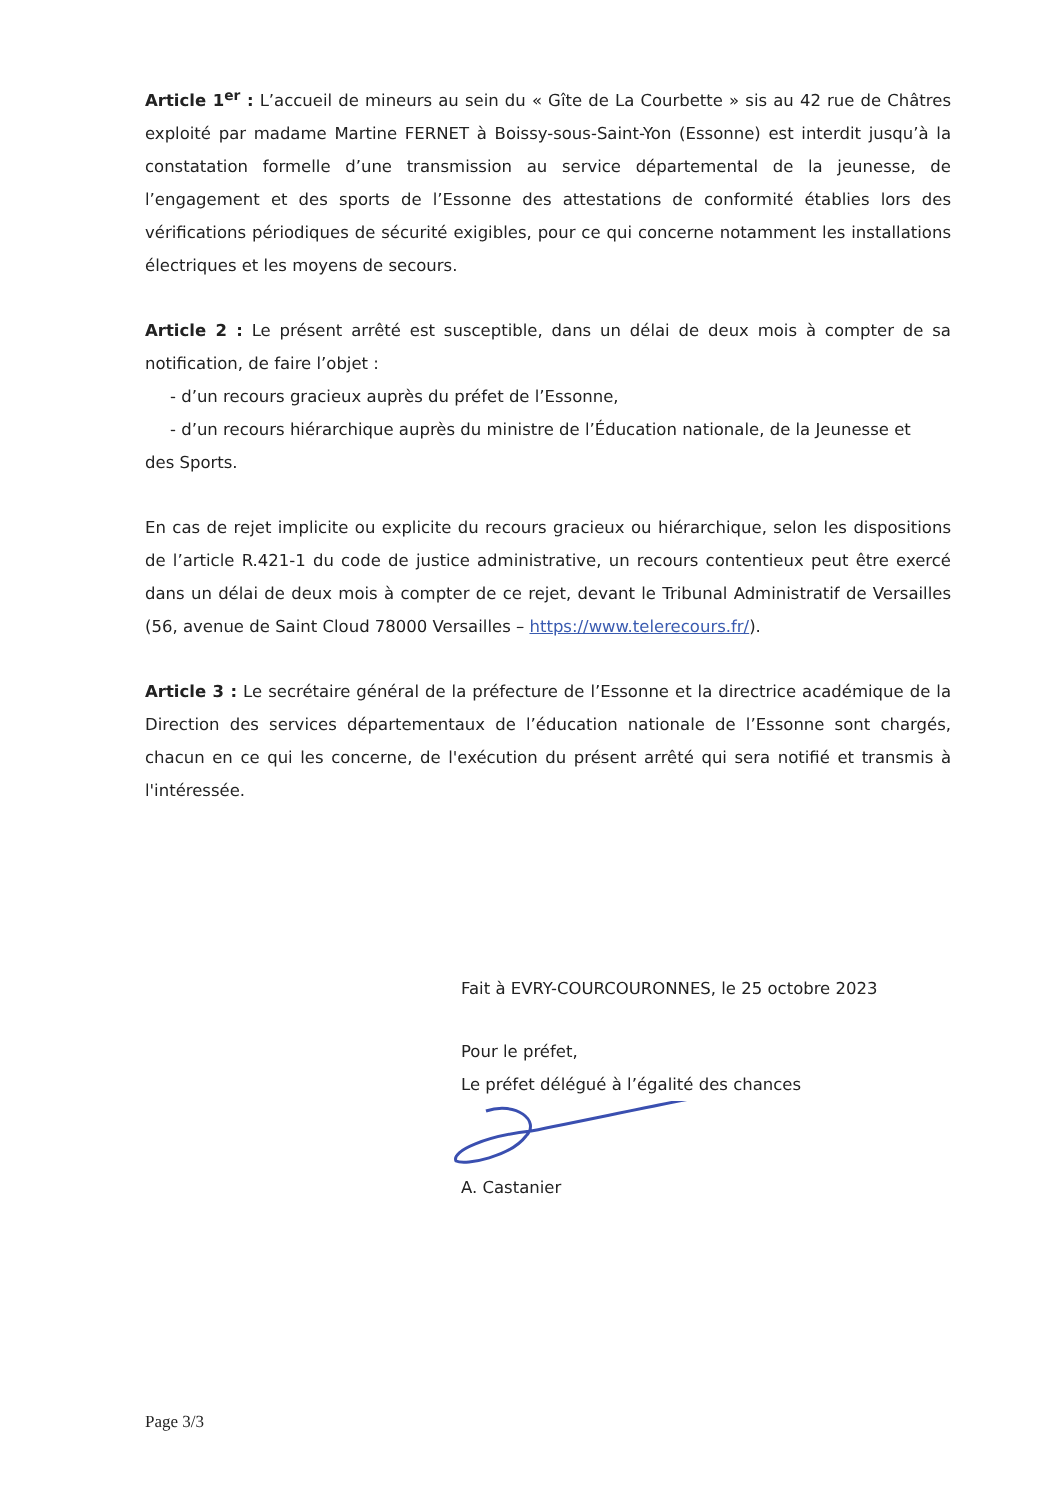Article 1<sup>er</sup> : L’accueil de mineurs au sein du « Gîte de La Courbette » sis au 42 rue de Châtres exploité par madame Martine FERNET à Boissy-sous-Saint-Yon (Essonne) est interdit jusqu’à la constatation formelle d’une transmission au service départemental de la jeunesse, de l’engagement et des sports de l’Essonne des attestations de conformité établies lors des vérifications périodiques de sécurité exigibles, pour ce qui concerne notamment les installations électriques et les moyens de secours.
Article 2 : Le présent arrêté est susceptible, dans un délai de deux mois à compter de sa notification, de faire l’objet :
- d’un recours gracieux auprès du préfet de l’Essonne,
- d’un recours hiérarchique auprès du ministre de l’Éducation nationale, de la Jeunesse et
des Sports.
En cas de rejet implicite ou explicite du recours gracieux ou hiérarchique, selon les dispositions de l’article R.421-1 du code de justice administrative, un recours contentieux peut être exercé dans un délai de deux mois à compter de ce rejet, devant le Tribunal Administratif de Versailles (56, avenue de Saint Cloud 78000 Versailles – https://www.telerecours.fr/).
Article 3 : Le secrétaire général de la préfecture de l’Essonne et la directrice académique de la Direction des services départementaux de l’éducation nationale de l’Essonne sont chargés, chacun en ce qui les concerne, de l'exécution du présent arrêté qui sera notifié et transmis à l'intéressée.
Fait à EVRY-COURCOURONNES, le 25 octobre 2023
Pour le préfet,
Le préfet délégué à l’égalité des chances
A. Castanier
Page 3/3